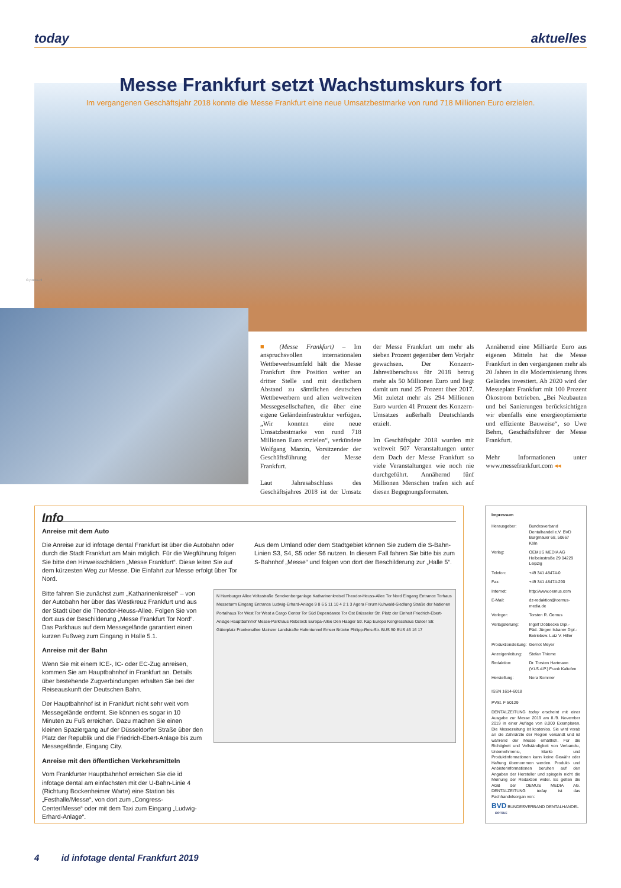today aktuelles
Messe Frankfurt setzt Wachstumskurs fort
Im vergangenen Geschäftsjahr 2018 konnte die Messe Frankfurt eine neue Umsatzbestmarke von rund 718 Millionen Euro erzielen.
© press-dl
■ (Messe Frankfurt) – Im anspruchsvollen internationalen Wettbewerbsumfeld hält die Messe Frankfurt ihre Position weiter an dritter Stelle und mit deutlichem Abstand zu sämtlichen deutschen Wettbewerbern und allen weltweiten Messegesellschaften, die über eine eigene Geländeinfrastruktur verfügen. „Wir konnten eine neue Umsatzbestmarke von rund 718 Millionen Euro erzielen“, verkündete Wolfgang Marzin, Vorsitzender der Geschäftsführung der Messe Frankfurt.
Laut Jahresabschluss des Geschäftsjahres 2018 ist der Umsatz der Messe Frankfurt um mehr als sieben Prozent gegenüber dem Vorjahr gewachsen. Der Konzern-Jahresüberschuss für 2018 betrug mehr als 50 Millionen Euro und liegt damit um rund 25 Prozent über 2017. Mit zuletzt mehr als 294 Millionen Euro wurden 41 Prozent des Konzern-Umsatzes außerhalb Deutschlands erzielt.
Im Geschäftsjahr 2018 wurden mit weltweit 507 Veranstaltungen unter dem Dach der Messe Frankfurt so viele Veranstaltungen wie noch nie durchgeführt. Annähernd fünf Millionen Menschen trafen sich auf diesen Begegnungsformaten.
Annähernd eine Milliarde Euro aus eigenen Mitteln hat die Messe Frankfurt in den vergangenen mehr als 20 Jahren in die Modernisierung ihres Geländes investiert. Ab 2020 wird der Messeplatz Frankfurt mit 100 Prozent Ökostrom betrieben. „Bei Neubauten und bei Sanierungen berücksichtigen wir ebenfalls eine energieoptimierte und effiziente Bauweise“, so Uwe Behm, Geschäftsführer der Messe Frankfurt.
Mehr Informationen unter www.messefrankfurt.com ◂◂
Info
Anreise mit dem Auto
Die Anreise zur id infotage dental Frankfurt ist über die Autobahn oder durch die Stadt Frankfurt am Main möglich. Für die Wegführung folgen Sie bitte den Hinweisschildern „Messe Frankfurt“. Diese leiten Sie auf dem kürzesten Weg zur Messe. Die Einfahrt zur Messe erfolgt über Tor Nord.
Aus dem Umland oder dem Stadtgebiet können Sie zudem die S-Bahn-Linien S3, S4, S5 oder S6 nutzen. In diesem Fall fahren Sie bitte bis zum S-Bahnhof „Messe“ und folgen von dort der Beschilderung zur „Halle 5“.
Bitte fahren Sie zunächst zum „Katharinenkreisel“ – von der Autobahn her über das Westkreuz Frankfurt und aus der Stadt über die Theodor-Heuss-Allee. Folgen Sie von dort aus der Beschilderung „Messe Frankfurt Tor Nord“. Das Parkhaus auf dem Messegelände garantiert einen kurzen Fußweg zum Eingang in Halle 5.1.
Anreise mit der Bahn
Wenn Sie mit einem ICE-, IC- oder EC-Zug anreisen, kommen Sie am Hauptbahnhof in Frankfurt an. Details über bestehende Zugverbindungen erhalten Sie bei der Reiseauskunft der Deutschen Bahn.
Der Hauptbahnhof ist in Frankfurt nicht sehr weit vom Messegelände entfernt. Sie können es sogar in 10 Minuten zu Fuß erreichen. Dazu machen Sie einen kleinen Spaziergang auf der Düsseldorfer Straße über den Platz der Republik und die Friedrich-Ebert-Anlage bis zum Messegelände, Eingang City.
Anreise mit den öffentlichen Verkehrsmitteln
Vom Frankfurter Hauptbahnhof erreichen Sie die id infotage dental am einfachsten mit der U-Bahn-Linie 4 (Richtung Bockenheimer Warte) eine Station bis „Festhalle/Messe“, von dort zum „Congress-Center/Messe“ oder mit dem Taxi zum Eingang „Ludwig-Erhard-Anlage“.
N Hamburger Allee Voltastraße Senckenberganlage Katharinenkreisel Theodor-Heuss-Allee Tor Nord Eingang Entrance Torhaus Messeturm Eingang Entrance Ludwig-Erhard-Anlage 9 8 6 5 11 10 4 2 1 3 Agora Forum Kuhwald-Siedlung Straße der Nationen Portalhaus Tor West Tor West a Cargo Center Tor Süd Dependance Tor Ost Brüsseler Str. Platz der Einheit Friedrich-Ebert-Anlage Hauptbahnhof Messe-Parkhaus Rebstock Europa-Allee Den Haager Str. Kap Europa Kongresshaus Osloer Str. Güterplatz Frankenallee Mainzer Landstraße Hafentunnel Emser Brücke Philipp-Reis-Str. BUS 50 BUS 46 16 17
Impressum
| Herausgeber: | Bundesverband Dentalhandel e.V. BVD Burgmauer 68, 50667 Köln |
| Verlag: | OEMUS MEDIA AG Holbeinstraße 29 04229 Leipzig |
| Telefon: | +49 341 48474-0 |
| Fax: | +49 341 48474-290 |
| Internet: | http://www.oemus.com |
| E-Mail: | dz-redaktion@oemus-media.de |
| Verleger: | Torsten R. Oemus |
| Verlagsleitung: | Ingolf Döbbecke Dipl.-Päd. Jürgen Isbaner Dipl.-Betriebsw. Lutz V. Hiller |
| Produktionsleitung: | Gernot Meyer |
| Anzeigenleitung: | Stefan Thieme |
| Redaktion: | Dr. Torsten Hartmann (V.i.S.d.P.) Frank Kaltofen |
| Herstellung: | Nora Sommer |
ISSN 1614-6018
PVSt. F 50129
DENTALZEITUNG today erscheint mit einer Ausgabe zur Messe 2019 am 8./9. November 2019 in einer Auflage von 8.000 Exemplaren. Die Messezeitung ist kostenlos. Sie wird vorab an die Zahnärzte der Region versandt und ist während der Messe erhältlich. Für die Richtigkeit und Vollständigkeit von Verbands-, Unternehmens-, Markt- und Produktinformationen kann keine Gewähr oder Haftung übernommen werden. Produkt- und Anbieterinformationen beruhen auf den Angaben der Hersteller und spiegeln nicht die Meinung der Redaktion wider. Es gelten die AGB der OEMUS MEDIA AG. DENTALZEITUNG today ist das Fachhandelsorgan von:
BVD BUNDESVERBAND DENTALHANDEL oemus
4 id infotage dental Frankfurt 2019